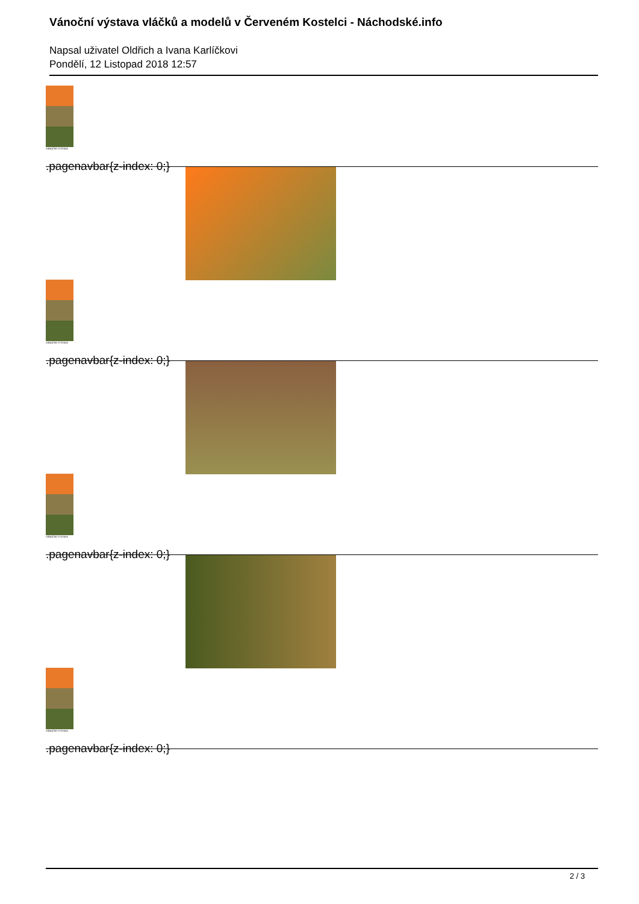Vánoční výstava vláčků a modelů v Červeném Kostelci - Náchodské.info
Napsal uživatel Oldřich a Ivana Karlíčkovi
Pondělí, 12 Listopad 2018 12:57
VÁNOČNÍ VÝSTAVA
.pagenavbar{z-index: 0;}
VÁNOČNÍ VÝSTAVA
.pagenavbar{z-index: 0;}
VÁNOČNÍ VÝSTAVA
.pagenavbar{z-index: 0;}
VÁNOČNÍ VÝSTAVA
.pagenavbar{z-index: 0;}
2 / 3